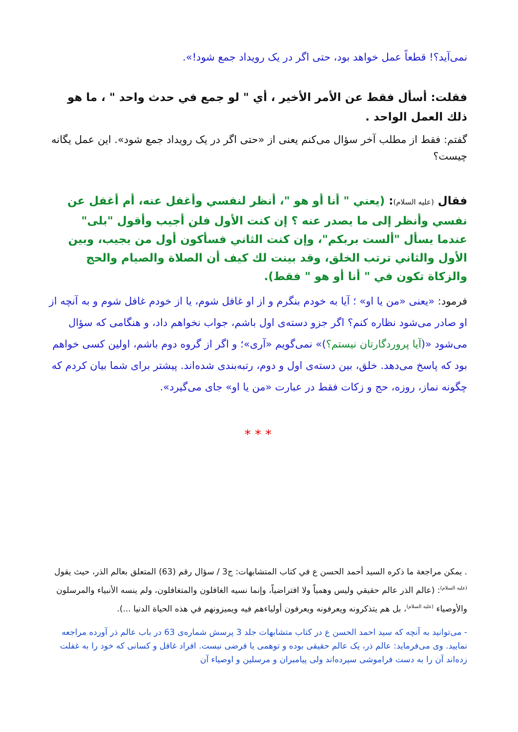نمی‌آید؟! قطعاً عمل خواهد بود، حتی اگر در یک رویداد جمع شود!».
فقلت: أسأل فقط عن الأمر الأخير ، أي " لو جمع في حدث واحد " ، ما هو ذلك العمل الواحد .
گفتم: فقط از مطلب آخر سؤال می‌کنم یعنی از «حتی اگر در یک رویداد جمع شود». این عمل یگانه چیست؟
فقال (عليه السلام): (يعني " أنا أو هو "، أنظر لنفسي وأغفل عنه، أم أغفل عن نفسي وأنظر إلى ما يصدر عنه ؟ إن كنت الأول فلن أجيب وأقول "بلى" عندما يسأل "ألست بربكم"، وإن كنت الثاني فسأكون أول من يجيب، وبين الأول والثاني ترتب الخلق، وقد بينت لك كيف أن الصلاة والصيام والحج والزكاة تكون في " أنا أو هو " فقط).
فرمود: «یعنی «من یا او» ؛ آیا به خودم بنگرم و از او غافل شوم، یا از خودم غافل شوم و به آنچه از او صادر می‌شود نظاره کنم؟ اگر جزو دسته‌ی اول باشم، جواب نخواهم داد، و هنگامی که سؤال می‌شود «(آیا پروردگارتان نیستم؟)» نمی‌گویم «آری»؛ و اگر از گروه دوم باشم، اولین کسی خواهم بود که پاسخ می‌دهد. خلق، بین دسته‌ی اول و دوم، رتبه‌بندی شده‌اند. پیشتر برای شما بیان کردم که چگونه نماز، روزه، حج و زکات فقط در عبارت «من یا او» جای می‌گیرد».
* * *
. يمكن مراجعة ما ذكره السيد أحمد الحسن ع في كتاب المتشابهات: ج3 / سؤال رقم (63) المتعلق بعالم الذر، حيث يقول <sup>(عليه السلام)</sup>: (عالم الذر عالم حقيقي وليس وهمياً ولا افتراضياً، وإنما نسيه الغافلون والمتغافلون، ولم ينسه الأنبياء والمرسلون والأوصياء <sup>(عليه السلام)</sup>، بل هم يتذكرونه ويعرفونه ويعرفون أولياءهم فيه ويميزونهم في هذه الحياة الدنيا ...).
- می‌توانید به آنچه که سید احمد الحسن ع در کتاب متشابهات جلد 3 پرسش شماره‌ی 63 در باب عالم ذر آورده مراجعه نمایید. وی می‌فرماید: عالم ذر، یک عالم حقیقی بوده و توهمی یا فرضی نیست. افراد غافل و کسانی که خود را به غفلت زده‌اند آن را به دست فراموشی سپرده‌اند ولی پیامبران و مرسلین و اوصیاء آن